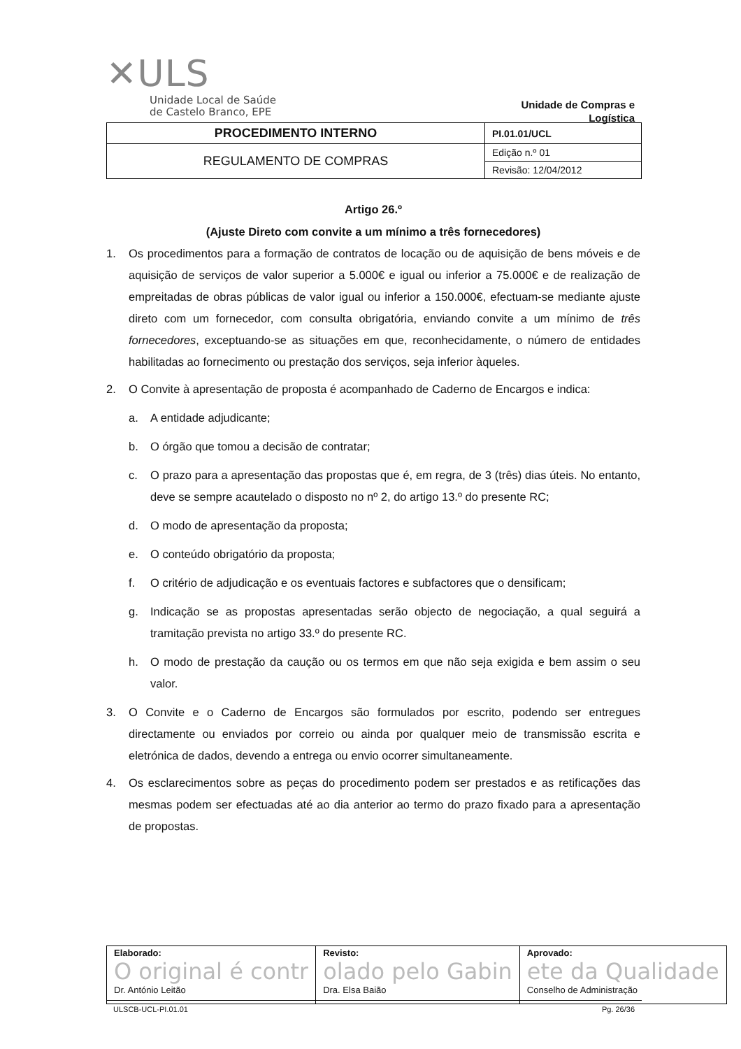✕ULS
Unidade Local de Saúde
de Castelo Branco, EPE
Unidade de Compras e
Logística
| PROCEDIMENTO INTERNO | PI.01.01/UCL |
| REGULAMENTO DE COMPRAS | Edição n.º 01 |
| | Revisão: 12/04/2012 |
Artigo 26.º
(Ajuste Direto com convite a um mínimo a três fornecedores)
1. Os procedimentos para a formação de contratos de locação ou de aquisição de bens móveis e de aquisição de serviços de valor superior a 5.000€ e igual ou inferior a 75.000€ e de realização de empreitadas de obras públicas de valor igual ou inferior a 150.000€, efectuam-se mediante ajuste direto com um fornecedor, com consulta obrigatória, enviando convite a um mínimo de três fornecedores, exceptuando-se as situações em que, reconhecidamente, o número de entidades habilitadas ao fornecimento ou prestação dos serviços, seja inferior àqueles.
2. O Convite à apresentação de proposta é acompanhado de Caderno de Encargos e indica:
a. A entidade adjudicante;
b. O órgão que tomou a decisão de contratar;
c. O prazo para a apresentação das propostas que é, em regra, de 3 (três) dias úteis. No entanto, deve se sempre acautelado o disposto no nº 2, do artigo 13.º do presente RC;
d. O modo de apresentação da proposta;
e. O conteúdo obrigatório da proposta;
f. O critério de adjudicação e os eventuais factores e subfactores que o densificam;
g. Indicação se as propostas apresentadas serão objecto de negociação, a qual seguirá a tramitação prevista no artigo 33.º do presente RC.
h. O modo de prestação da caução ou os termos em que não seja exigida e bem assim o seu valor.
3. O Convite e o Caderno de Encargos são formulados por escrito, podendo ser entregues directamente ou enviados por correio ou ainda por qualquer meio de transmissão escrita e eletrónica de dados, devendo a entrega ou envio ocorrer simultaneamente.
4. Os esclarecimentos sobre as peças do procedimento podem ser prestados e as retificações das mesmas podem ser efectuadas até ao dia anterior ao termo do prazo fixado para a apresentação de propostas.
| Elaborado: O original é contr Dr. António Leitão | Revisto: olado pelo Gabin Dra. Elsa Baião | Aprovado: ete da Qualidade Conselho de Administração |
ULSCB-UCL-PI.01.01 Pg. 26/36